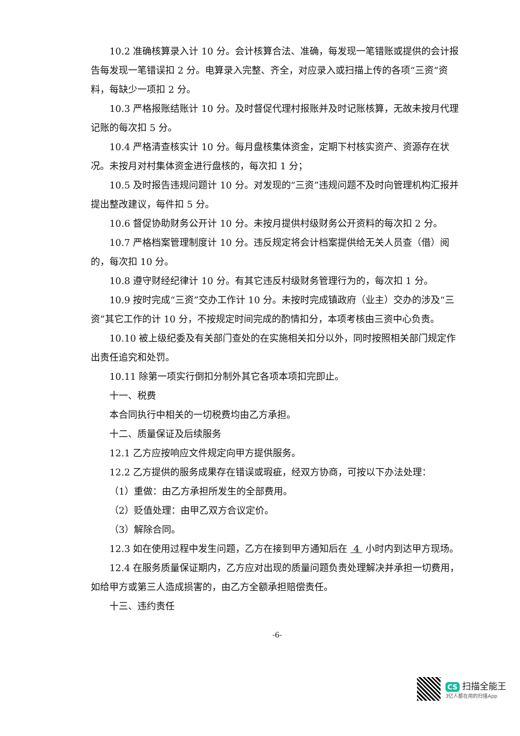10.2 准确核算录入计 10 分。会计核算合法、准确，每发现一笔错账或提供的会计报告每发现一笔错误扣 2 分。电算录入完整、齐全，对应录入或扫描上传的各项“三资“资料，每缺少一项扣 2 分。
10.3 严格报账结账计 10 分。及时督促代理村报账并及时记账核算，无故未按月代理记账的每次扣 5 分。
10.4 严格清查核实计 10 分。每月盘核集体资金，定期下村核实资产、资源存在状况。未按月对村集体资金进行盘核的，每次扣 1 分；
10.5 及时报告违规问题计 10 分。对发现的“三资”违规问题不及时向管理机构汇报并提出整改建议，每件扣 5 分。
10.6 督促协助财务公开计 10 分。未按月提供村级财务公开资料的每次扣 2 分。
10.7 严格档案管理制度计 10 分。违反规定将会计档案提供给无关人员查（借）阅的，每次扣 10 分。
10.8 遵守财经纪律计 10 分。有其它违反村级财务管理行为的，每次扣 1 分。
10.9 按时完成“三资”交办工作计 10 分。未按时完成镇政府（业主）交办的涉及“三资”其它工作的计 10 分，不按规定时间完成的酌情扣分，本项考核由三资中心负责。
10.10 被上级纪委及有关部门查处的在实施相关扣分以外，同时按照相关部门规定作出责任追究和处罚。
10.11 除第一项实行倒扣分制外其它各项本项扣完即止。
十一、税费
本合同执行中相关的一切税费均由乙方承担。
十二、质量保证及后续服务
12.1 乙方应按响应文件规定向甲方提供服务。
12.2 乙方提供的服务成果存在错误或瑕疵，经双方协商，可按以下办法处理：
（1）重做：由乙方承担所发生的全部费用。
（2）贬值处理：由甲乙双方合议定价。
（3）解除合同。
12.3 如在使用过程中发生问题，乙方在接到甲方通知后在 4 小时内到达甲方现场。
12.4 在服务质量保证期内，乙方应对出现的质量问题负责处理解决并承担一切费用，如给甲方或第三人造成损害的，由乙方全额承担赔偿责任。
十三、违约责任
-6-
CS 扫描全能王
3亿人都在用的扫描App